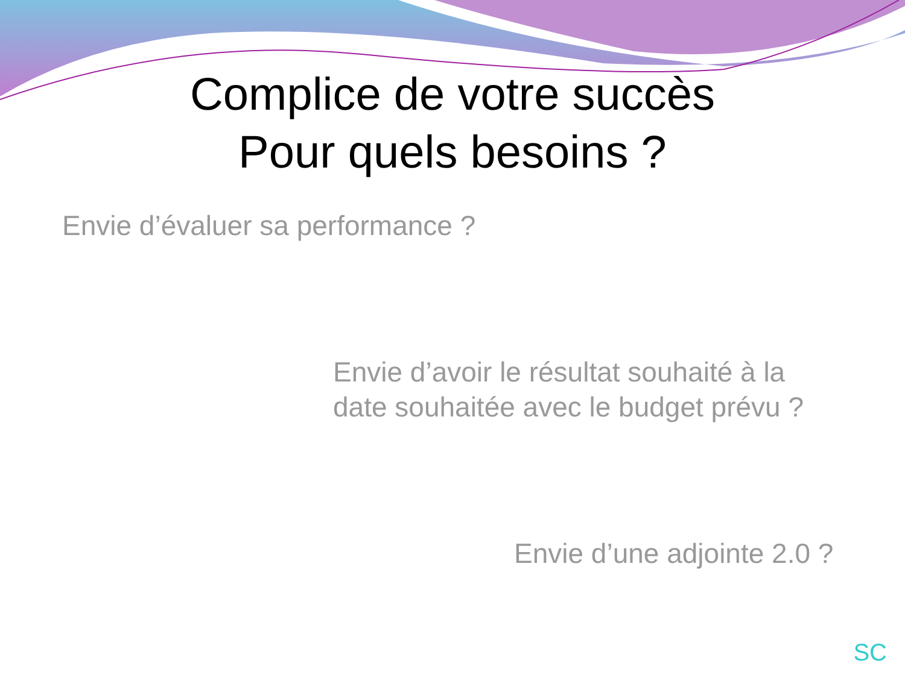Complice de votre succès
Pour quels besoins ?
Envie d’évaluer sa performance ?
Envie d’avoir le résultat souhaité à la
date souhaitée avec le budget prévu ?
Envie d’une adjointe 2.0 ?
SC